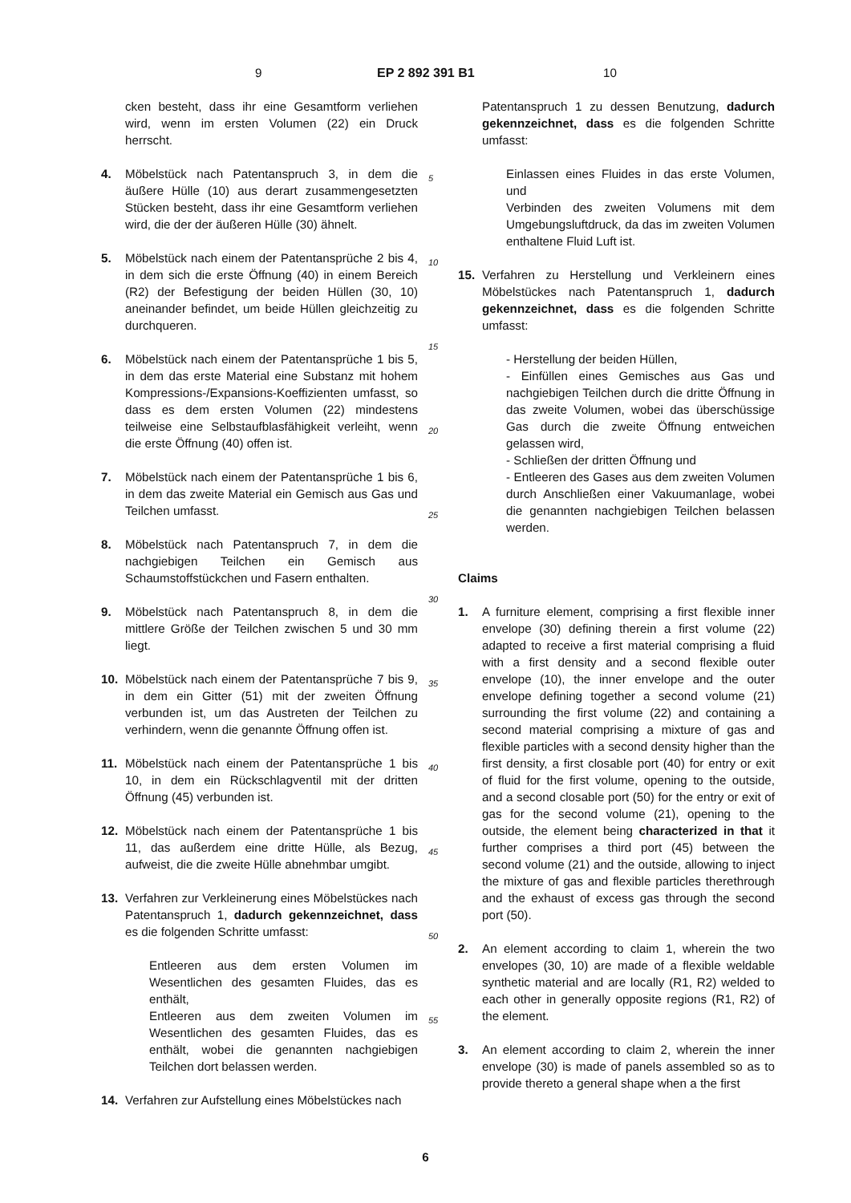9 EP 2 892 391 B1 10
cken besteht, dass ihr eine Gesamtform verliehen wird, wenn im ersten Volumen (22) ein Druck herrscht.
4. Möbelstück nach Patentanspruch 3, in dem die äußere Hülle (10) aus derart zusammengesetzten Stücken besteht, dass ihr eine Gesamtform verliehen wird, die der der äußeren Hülle (30) ähnelt.
5. Möbelstück nach einem der Patentansprüche 2 bis 4, in dem sich die erste Öffnung (40) in einem Bereich (R2) der Befestigung der beiden Hüllen (30, 10) aneinander befindet, um beide Hüllen gleichzeitig zu durchqueren.
6. Möbelstück nach einem der Patentansprüche 1 bis 5, in dem das erste Material eine Substanz mit hohem Kompressions-/Expansions-Koeffizienten umfasst, so dass es dem ersten Volumen (22) mindestens teilweise eine Selbstaufblasfähigkeit verleiht, wenn die erste Öffnung (40) offen ist.
7. Möbelstück nach einem der Patentansprüche 1 bis 6, in dem das zweite Material ein Gemisch aus Gas und Teilchen umfasst.
8. Möbelstück nach Patentanspruch 7, in dem die nachgiebigen Teilchen ein Gemisch aus Schaumstoffstückchen und Fasern enthalten.
9. Möbelstück nach Patentanspruch 8, in dem die mittlere Größe der Teilchen zwischen 5 und 30 mm liegt.
10. Möbelstück nach einem der Patentansprüche 7 bis 9, in dem ein Gitter (51) mit der zweiten Öffnung verbunden ist, um das Austreten der Teilchen zu verhindern, wenn die genannte Öffnung offen ist.
11. Möbelstück nach einem der Patentansprüche 1 bis 10, in dem ein Rückschlagventil mit der dritten Öffnung (45) verbunden ist.
12. Möbelstück nach einem der Patentansprüche 1 bis 11, das außerdem eine dritte Hülle, als Bezug, aufweist, die die zweite Hülle abnehmbar umgibt.
13. Verfahren zur Verkleinerung eines Möbelstückes nach Patentanspruch 1, dadurch gekennzeichnet, dass es die folgenden Schritte umfasst:
Entleeren aus dem ersten Volumen im Wesentlichen des gesamten Fluides, das es enthält,
Entleeren aus dem zweiten Volumen im Wesentlichen des gesamten Fluides, das es enthält, wobei die genannten nachgiebigen Teilchen dort belassen werden.
14. Verfahren zur Aufstellung eines Möbelstückes nach
Patentanspruch 1 zu dessen Benutzung, dadurch gekennzeichnet, dass es die folgenden Schritte umfasst:
Einlassen eines Fluides in das erste Volumen, und
Verbinden des zweiten Volumens mit dem Umgebungsluftdruck, da das im zweiten Volumen enthaltene Fluid Luft ist.
15. Verfahren zu Herstellung und Verkleinern eines Möbelstückes nach Patentanspruch 1, dadurch gekennzeichnet, dass es die folgenden Schritte umfasst:
- Herstellung der beiden Hüllen,
- Einfüllen eines Gemisches aus Gas und nachgiebigen Teilchen durch die dritte Öffnung in das zweite Volumen, wobei das überschüssige Gas durch die zweite Öffnung entweichen gelassen wird,
- Schließen der dritten Öffnung und
- Entleeren des Gases aus dem zweiten Volumen durch Anschließen einer Vakuumanlage, wobei die genannten nachgiebigen Teilchen belassen werden.
Claims
1. A furniture element, comprising a first flexible inner envelope (30) defining therein a first volume (22) adapted to receive a first material comprising a fluid with a first density and a second flexible outer envelope (10), the inner envelope and the outer envelope defining together a second volume (21) surrounding the first volume (22) and containing a second material comprising a mixture of gas and flexible particles with a second density higher than the first density, a first closable port (40) for entry or exit of fluid for the first volume, opening to the outside, and a second closable port (50) for the entry or exit of gas for the second volume (21), opening to the outside, the element being characterized in that it further comprises a third port (45) between the second volume (21) and the outside, allowing to inject the mixture of gas and flexible particles therethrough and the exhaust of excess gas through the second port (50).
2. An element according to claim 1, wherein the two envelopes (30, 10) are made of a flexible weldable synthetic material and are locally (R1, R2) welded to each other in generally opposite regions (R1, R2) of the element.
3. An element according to claim 2, wherein the inner envelope (30) is made of panels assembled so as to provide thereto a general shape when a the first
5
10
15
20
25
30
35
40
45
50
55
6